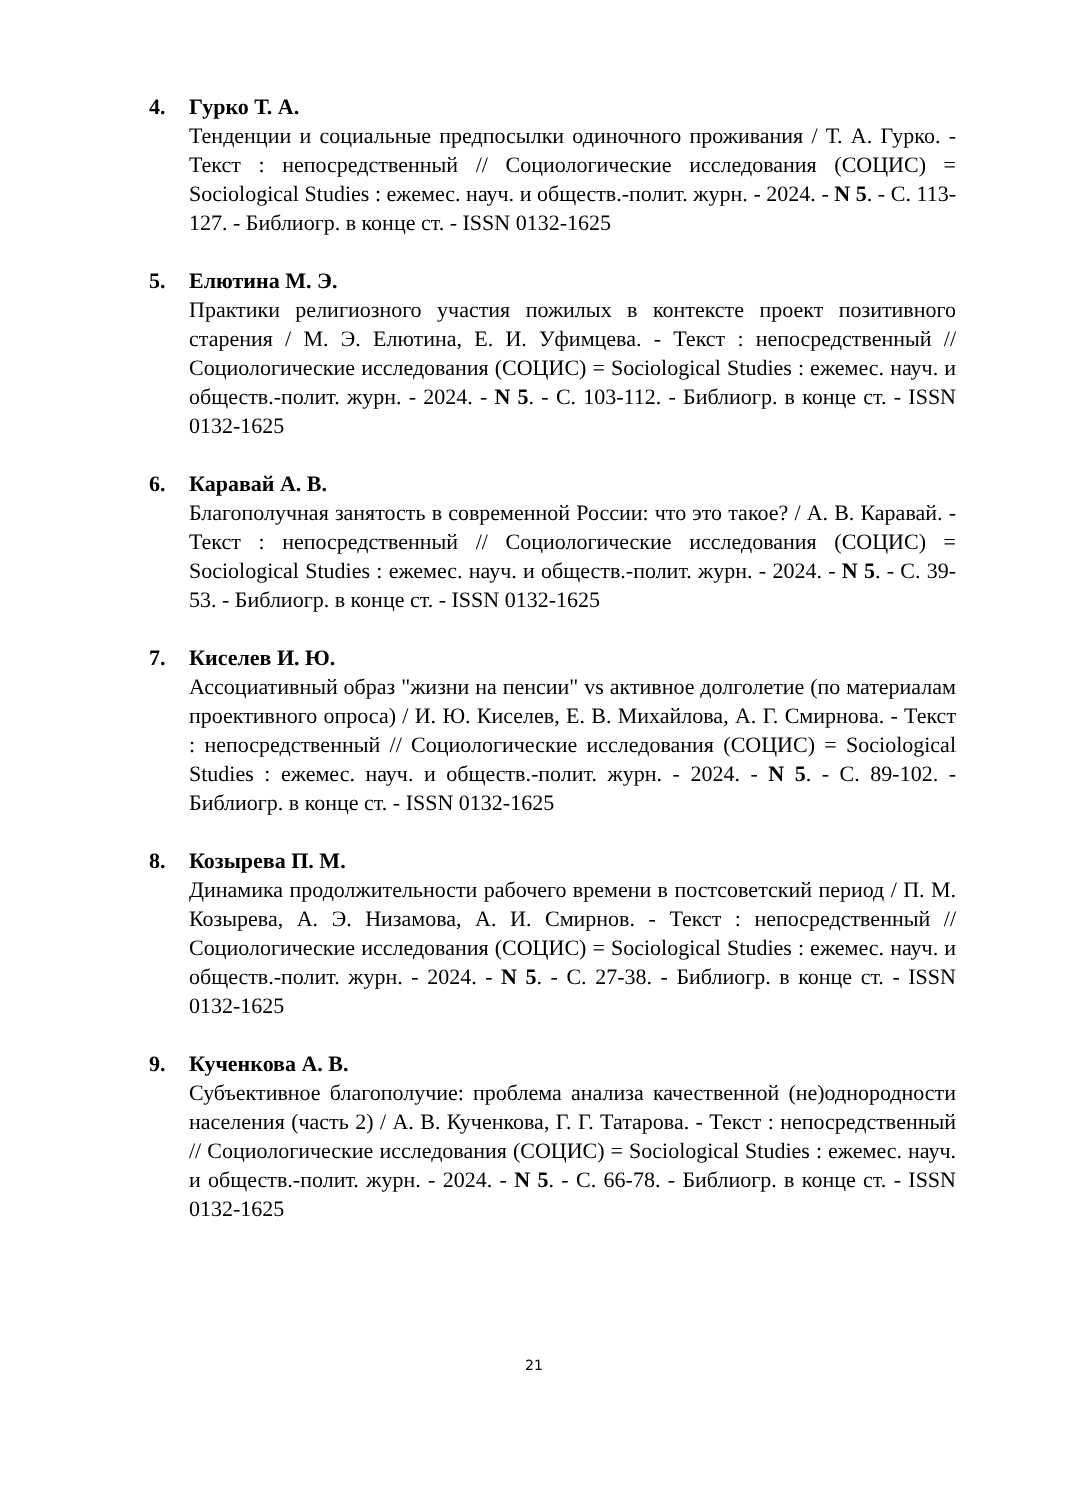4. Гурко Т. А.
Тенденции и социальные предпосылки одиночного проживания / Т. А. Гурко. - Текст : непосредственный // Социологические исследования (СОЦИС) = Sociological Studies : ежемес. науч. и обществ.-полит. журн. - 2024. - N 5. - С. 113-127. - Библиогр. в конце ст. - ISSN 0132-1625
5. Елютина М. Э.
Практики религиозного участия пожилых в контексте проект позитивного старения / М. Э. Елютина, Е. И. Уфимцева. - Текст : непосредственный // Социологические исследования (СОЦИС) = Sociological Studies : ежемес. науч. и обществ.-полит. журн. - 2024. - N 5. - С. 103-112. - Библиогр. в конце ст. - ISSN 0132-1625
6. Каравай А. В.
Благополучная занятость в современной России: что это такое? / А. В. Каравай. - Текст : непосредственный // Социологические исследования (СОЦИС) = Sociological Studies : ежемес. науч. и обществ.-полит. журн. - 2024. - N 5. - С. 39-53. - Библиогр. в конце ст. - ISSN 0132-1625
7. Киселев И. Ю.
Ассоциативный образ "жизни на пенсии" vs активное долголетие (по материалам проективного опроса) / И. Ю. Киселев, Е. В. Михайлова, А. Г. Смирнова. - Текст : непосредственный // Социологические исследования (СОЦИС) = Sociological Studies : ежемес. науч. и обществ.-полит. журн. - 2024. - N 5. - С. 89-102. - Библиогр. в конце ст. - ISSN 0132-1625
8. Козырева П. М.
Динамика продолжительности рабочего времени в постсоветский период / П. М. Козырева, А. Э. Низамова, А. И. Смирнов. - Текст : непосредственный // Социологические исследования (СОЦИС) = Sociological Studies : ежемес. науч. и обществ.-полит. журн. - 2024. - N 5. - С. 27-38. - Библиогр. в конце ст. - ISSN 0132-1625
9. Кученкова А. В.
Субъективное благополучие: проблема анализа качественной (не)однородности населения (часть 2) / А. В. Кученкова, Г. Г. Татарова. - Текст : непосредственный // Социологические исследования (СОЦИС) = Sociological Studies : ежемес. науч. и обществ.-полит. журн. - 2024. - N 5. - С. 66-78. - Библиогр. в конце ст. - ISSN 0132-1625
21